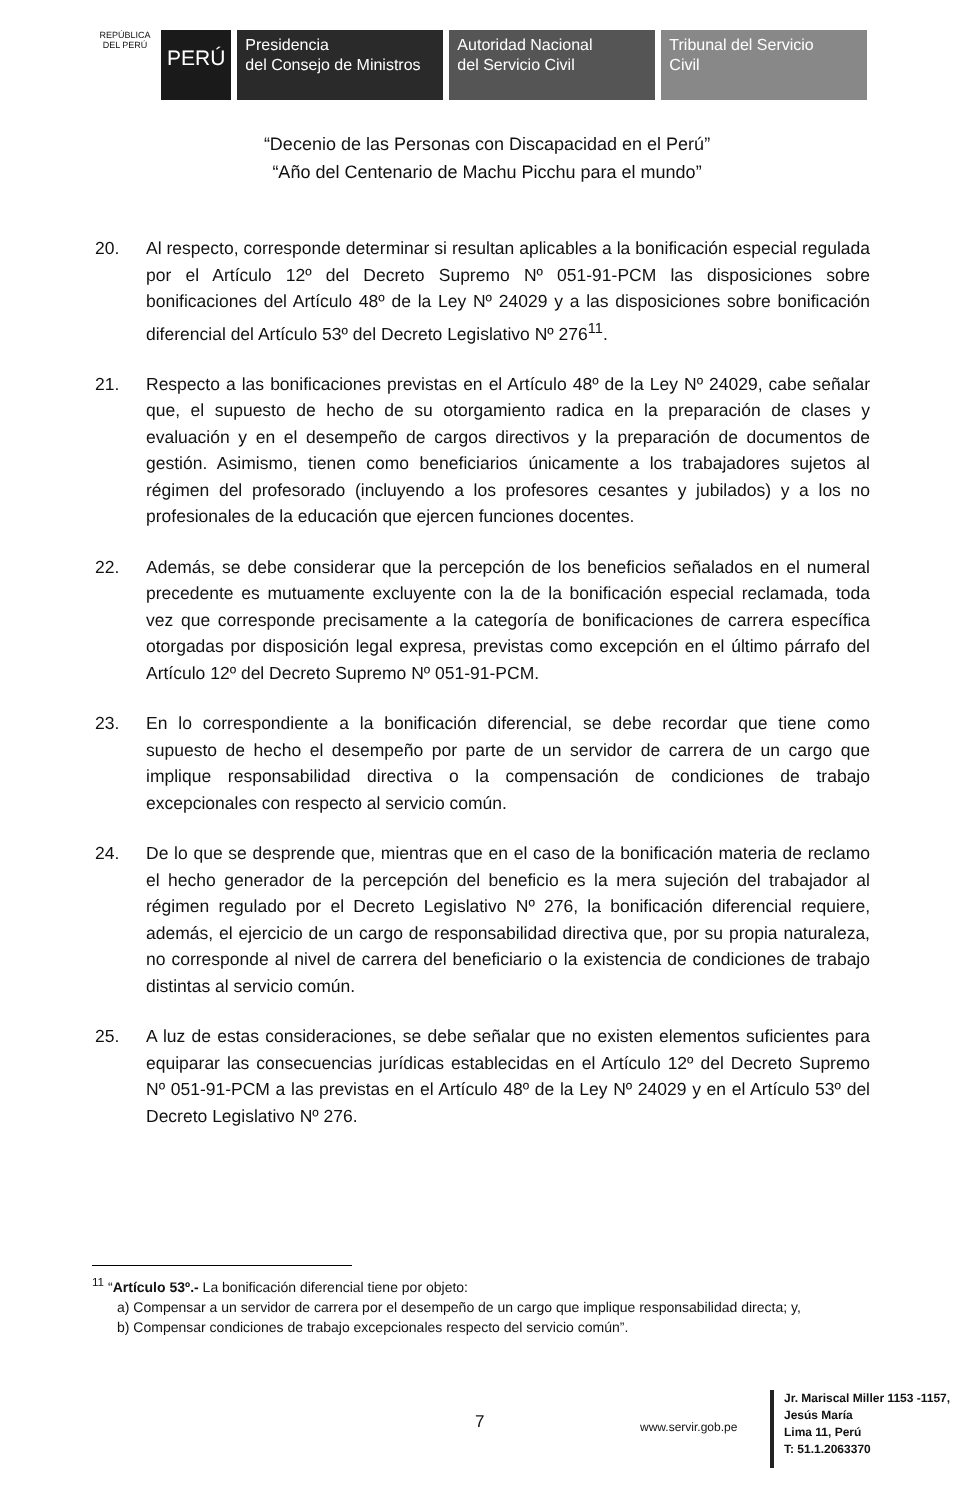REPÚBLICA DEL PERÚ
PERÚ
Presidencia
del Consejo de Ministros
Autoridad Nacional
del Servicio Civil
Tribunal del Servicio
Civil
“Decenio de las Personas con Discapacidad en el Perú”
“Año del Centenario de Machu Picchu para el mundo”
20. Al respecto, corresponde determinar si resultan aplicables a la bonificación especial regulada por el Artículo 12º del Decreto Supremo Nº 051-91-PCM las disposiciones sobre bonificaciones del Artículo 48º de la Ley Nº 24029 y a las disposiciones sobre bonificación diferencial del Artículo 53º del Decreto Legislativo Nº 276<sup>11</sup>.
21. Respecto a las bonificaciones previstas en el Artículo 48º de la Ley Nº 24029, cabe señalar que, el supuesto de hecho de su otorgamiento radica en la preparación de clases y evaluación y en el desempeño de cargos directivos y la preparación de documentos de gestión. Asimismo, tienen como beneficiarios únicamente a los trabajadores sujetos al régimen del profesorado (incluyendo a los profesores cesantes y jubilados) y a los no profesionales de la educación que ejercen funciones docentes.
22. Además, se debe considerar que la percepción de los beneficios señalados en el numeral precedente es mutuamente excluyente con la de la bonificación especial reclamada, toda vez que corresponde precisamente a la categoría de bonificaciones de carrera específica otorgadas por disposición legal expresa, previstas como excepción en el último párrafo del Artículo 12º del Decreto Supremo Nº 051-91-PCM.
23. En lo correspondiente a la bonificación diferencial, se debe recordar que tiene como supuesto de hecho el desempeño por parte de un servidor de carrera de un cargo que implique responsabilidad directiva o la compensación de condiciones de trabajo excepcionales con respecto al servicio común.
24. De lo que se desprende que, mientras que en el caso de la bonificación materia de reclamo el hecho generador de la percepción del beneficio es la mera sujeción del trabajador al régimen regulado por el Decreto Legislativo Nº 276, la bonificación diferencial requiere, además, el ejercicio de un cargo de responsabilidad directiva que, por su propia naturaleza, no corresponde al nivel de carrera del beneficiario o la existencia de condiciones de trabajo distintas al servicio común.
25. A luz de estas consideraciones, se debe señalar que no existen elementos suficientes para equiparar las consecuencias jurídicas establecidas en el Artículo 12º del Decreto Supremo Nº 051-91-PCM a las previstas en el Artículo 48º de la Ley Nº 24029 y en el Artículo 53º del Decreto Legislativo Nº 276.
<sup>11</sup> “Artículo 53º.- La bonificación diferencial tiene por objeto:
a) Compensar a un servidor de carrera por el desempeño de un cargo que implique responsabilidad directa; y,
b) Compensar condiciones de trabajo excepcionales respecto del servicio común”.
7 www.servir.gob.pe
Jr. Mariscal Miller 1153 -1157,
Jesús María
Lima 11, Perú
T: 51.1.2063370